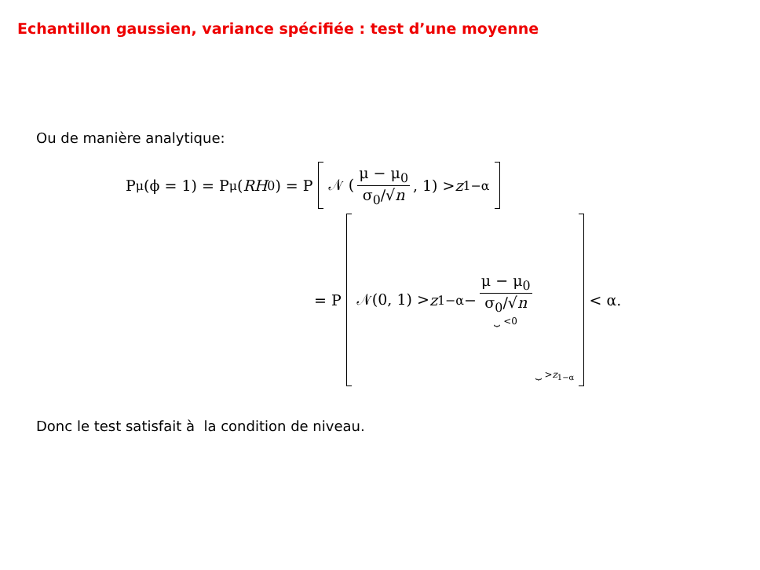Echantillon gaussien, variance spécifiée : test d’une moyenne
Ou de manière analytique:
P<sub>μ</sub>(ϕ = 1) = P<sub>μ</sub>(RH<sub>0</sub>) = P
𝒩 (μ − μ<sub>0</sub> σ<sub>0</sub>/√n, 1) > z<sub>1−α</sub>
= P
𝒩(0, 1) > z<sub>1−α</sub> − μ − μ<sub>0</sub> σ<sub>0</sub>/√n ⏟ <0 ⏟ >z<sub>1−α</sub>
< α.
Donc le test satisfait à la condition de niveau.